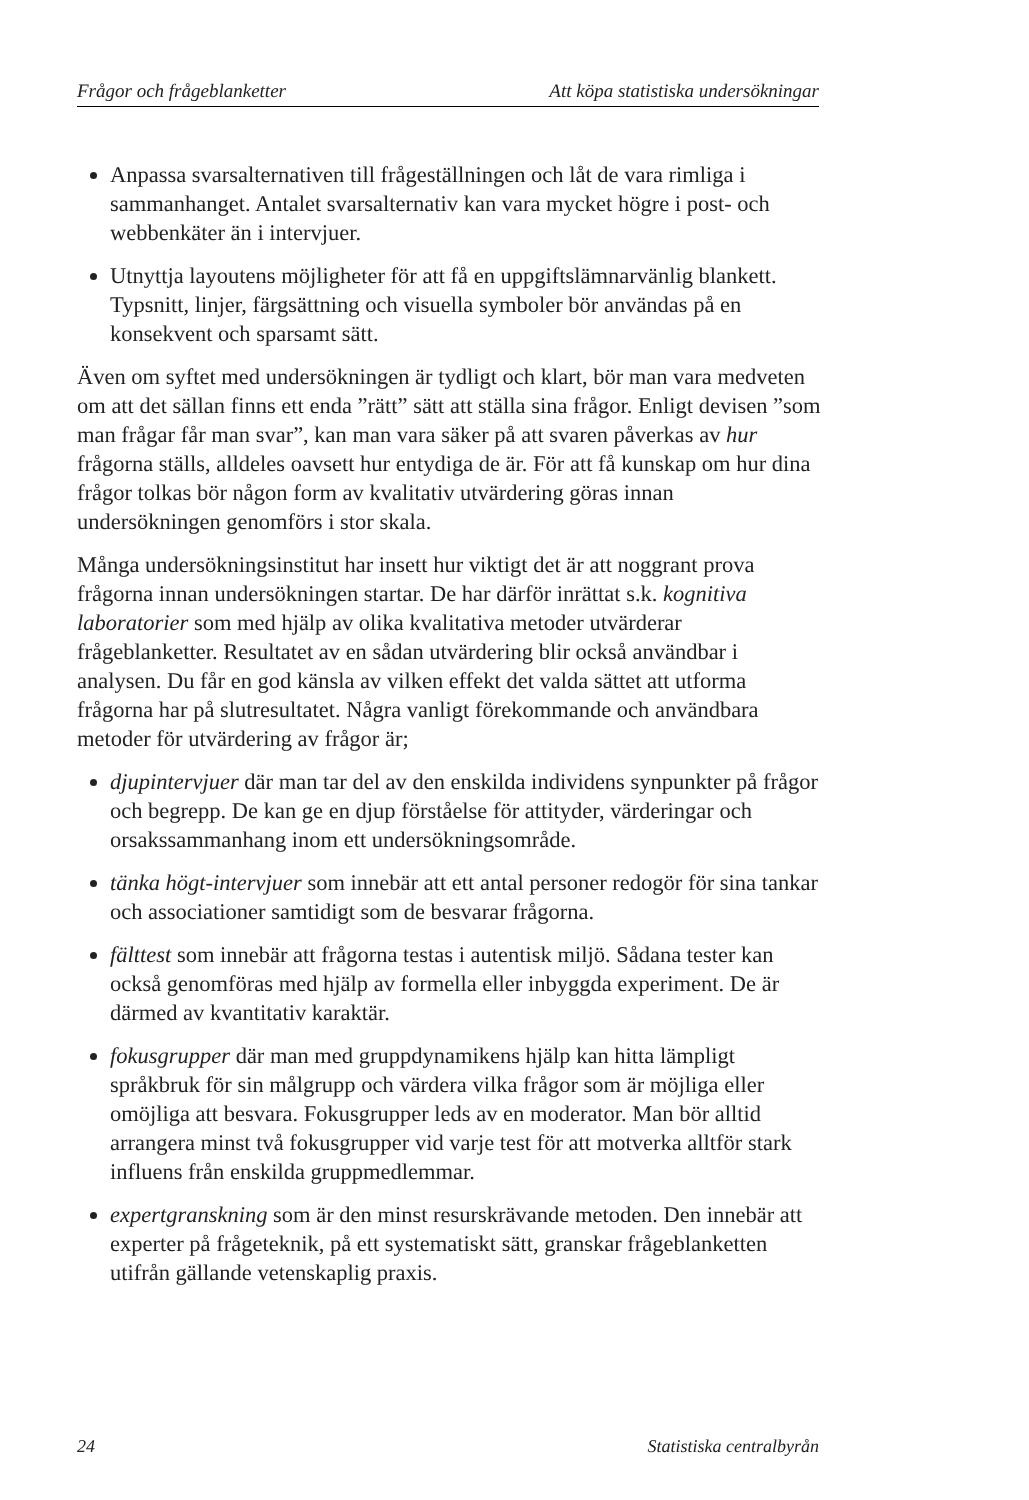Frågor och frågeblanketter Att köpa statistiska undersökningar
Anpassa svarsalternativen till frågeställningen och låt de vara rimliga i sammanhanget. Antalet svarsalternativ kan vara mycket högre i post- och webbenkäter än i intervjuer.
Utnyttja layoutens möjligheter för att få en uppgiftslämnarvänlig blankett. Typsnitt, linjer, färgsättning och visuella symboler bör användas på en konsekvent och sparsamt sätt.
Även om syftet med undersökningen är tydligt och klart, bör man vara medveten om att det sällan finns ett enda ”rätt” sätt att ställa sina frågor. Enligt devisen ”som man frågar får man svar”, kan man vara säker på att svaren påverkas av hur frågorna ställs, alldeles oavsett hur entydiga de är. För att få kunskap om hur dina frågor tolkas bör någon form av kvalitativ utvärdering göras innan undersökningen genomförs i stor skala.
Många undersökningsinstitut har insett hur viktigt det är att noggrant prova frågorna innan undersökningen startar. De har därför inrättat s.k. kognitiva laboratorier som med hjälp av olika kvalitativa metoder utvärderar frågeblanketter. Resultatet av en sådan utvärdering blir också användbar i analysen. Du får en god känsla av vilken effekt det valda sättet att utforma frågorna har på slutresultatet. Några vanligt förekommande och användbara metoder för utvärdering av frågor är;
djupintervjuer där man tar del av den enskilda individens synpunkter på frågor och begrepp. De kan ge en djup förståelse för attityder, värderingar och orsakssammanhang inom ett undersökningsområde.
tänka högt-intervjuer som innebär att ett antal personer redogör för sina tankar och associationer samtidigt som de besvarar frågorna.
fälttest som innebär att frågorna testas i autentisk miljö. Sådana tester kan också genomföras med hjälp av formella eller inbyggda experiment. De är därmed av kvantitativ karaktär.
fokusgrupper där man med gruppdynamikens hjälp kan hitta lämpligt språkbruk för sin målgrupp och värdera vilka frågor som är möjliga eller omöjliga att besvara. Fokusgrupper leds av en moderator. Man bör alltid arrangera minst två fokusgrupper vid varje test för att motverka alltför stark influens från enskilda gruppmedlemmar.
expertgranskning som är den minst resurskrävande metoden. Den innebär att experter på frågeteknik, på ett systematiskt sätt, granskar frågeblanketten utifrån gällande vetenskaplig praxis.
24 Statistiska centralbyrån